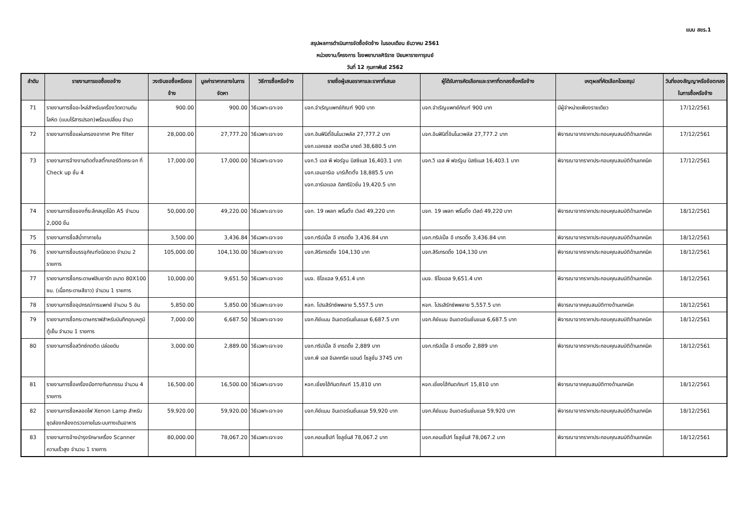แบบ สขร.1
สรุปผลการดำเนินการจัดซื้อจัดจ้าง ในรอบเดือน ธันวาคม 2561
หน่วยงาน/โครงการ โรงพยาบาลศิริราช ปิยมหาราชการุณย์
วันที่ 12 กุมภาพันธ์ 2562
| ลำดับ | รายงานการขอซื้อขอจ้าง | วงเงินขอซื้อหรือขอจ้าง | มูลค่าราคากลางในการจัดหา | วิธีการซื้อหรือจ้าง | รายชื่อผู้เสนอราคาและราคาที่เสนอ | ผู้ได้รับการคัดเลือกและราคาที่ตกลงซื้อหรือจ้าง | เหตุผลที่คัดเลือกโดยสรุป | วันที่ของสัญญาหรือข้อตกลงในการซื้อหรือจ้าง |
| --- | --- | --- | --- | --- | --- | --- | --- | --- |
| 71 | รายงานการซื้ออะไหล่สำหรับเครื่องวัดความดันโลหิต (แบบไร้สารปรอท)พร้อมเปลี่ยน จำนว | 900.00 | 900.00 | วิธีเฉพาะเจาะจง | บจก.จำเริญแพทย์ภัณฑ์ 900 บาท | บจก.จำเริญแพทย์ภัณฑ์ 900 บาท | มีผู้จำหน่ายเพียงรายเดียว | 17/12/2561 |
| 72 | รายงานการซื้อแผ่นกรองอากาศ Pre filter | 28,000.00 | 27,777.20 | วิธีเฉพาะเจาะจง | บจก.อินฟินิตี้อินโนเวพลัส 27,777.2 บาท บจก.แอคเซส เซอร์วิส มายด์ 38,680.5 บาท | บจก.อินฟินิตี้อินโนเวพลัส 27,777.2 บาท | พิจารณาจากราคาประกอบคุณสมบัติด้านเทคนิค | 17/12/2561 |
| 73 | รายงานการจ้างงานติดตั้งสติ๊กเกอร์ติดกระจก ที่ Check up ชั้น 4 | 17,000.00 | 17,000.00 | วิธีเฉพาะเจาะจง | บจก.วี เอส พี ฟอร์จูน บิสซิเนส 16,403.1 บาท บจก.เอนอาร์เอ มาร์เก็ตติ้ง 18,885.5 บาท บจก.อาร์เอแอล ดิสทริบิวชั่น 19,420.5 บาท | บจก.วี เอส พี ฟอร์จูน บิสซิเนส 16,403.1 บาท | พิจารณาจากราคาประกอบคุณสมบัติด้านเทคนิค | 17/12/2561 |
| 74 | รายงานการซื้อของที่ระลึกสมุดโน้ต A5 จำนวน 2,000 ชิ้น | 50,000.00 | 49,220.00 | วิธีเฉพาะเจาะจง | บจก. 19 เพลท พริ้นติ้ง เวิลด์ 49,220 บาท | บจก. 19 เพลท พริ้นติ้ง เวิลด์ 49,220 บาท | พิจารณาจากราคาประกอบคุณสมบัติด้านเทคนิค | 18/12/2561 |
| 75 | รายงานการซื้อสีน้ำทาภายใน | 3,500.00 | 3,436.84 | วิธีเฉพาะเจาะจง | บจก.ทริปเปิ้ล อี เทรดดิ้ง 3,436.84 บาท | บจก.ทริปเปิ้ล อี เทรดดิ้ง 3,436.84 บาท | พิจารณาจากราคาประกอบคุณสมบัติด้านเทคนิค | 18/12/2561 |
| 76 | รายงานการซื้อบรรจุภัณฑ์ชนิดขวด จำนวน 2 รายการ | 105,000.00 | 104,130.00 | วิธีเฉพาะเจาะจง | บจก.สิริเทรดดิ้ง 104,130 บาท | บจก.สิริเทรดดิ้ง 104,130 บาท | พิจารณาจากราคาประกอบคุณสมบัติด้านเทคนิค | 18/12/2561 |
| 77 | รายงานการซื้อกระดาษฟลิบชาร์ท ขนาด 80X100 ซม. (เนื้อกระดาษสีขาว) จำนวน 1 รายการ | 10,000.00 | 9,651.50 | วิธีเฉพาะเจาะจง | บมจ. ซีโอแอล 9,651.4 บาท | บมจ. ซีโอแอล 9,651.4 บาท | พิจารณาจากราคาประกอบคุณสมบัติด้านเทคนิค | 18/12/2561 |
| 78 | รายงานการซื้ออุปกรณ์การแพทย์ จำนวน 5 อัน | 5,850.00 | 5,850.00 | วิธีเฉพาะเจาะจง | หจก. โปรเสิร์ทซัพพลาย 5,557.5 บาท | หจก. โปรเสิร์ทซัพพลาย 5,557.5 บาท | พิจารณาจากคุณสมบัติทางด้านเทคนิค | 18/12/2561 |
| 79 | รายงานการซื้อกระดาษกราฟสำหรับบันทึกอุณหภูมิตู้เย็น จำนวน 1 รายการ | 7,000.00 | 6,687.50 | วิธีเฉพาะเจาะจง | บจก.คีย์แมน อินเตอร์เนชั่นแนล 6,687.5 บาท | บจก.คีย์แมน อินเตอร์เนชั่นแนล 6,687.5 บาท | พิจารณาจากราคาประกอบคุณสมบัติด้านเทคนิค | 18/12/2561 |
| 80 | รายงานการซื้อสวิทซ์กดติด ปล่อยดับ | 3,000.00 | 2,889.00 | วิธีเฉพาะเจาะจง | บจก.ทริปเปิ้ล อี เทรดดิ้ง 2,889 บาท บจก.พี เอส อิเลคทริค แอนด์ โซลูชั่น 3745 บาท | บจก.ทริปเปิ้ล อี เทรดดิ้ง 2,889 บาท | พิจารณาจากราคาประกอบคุณสมบัติด้านเทคนิค | 18/12/2561 |
| 81 | รายงานการซื้อเครื่องมือทางทันตกรรม จำนวน 4 รายการ | 16,500.00 | 16,500.00 | วิธีเฉพาะเจาะจง | หจก.เชี่ยงไฮ้ทันตภัณฑ์ 15,810 บาท | หจก.เชี่ยงไฮ้ทันตภัณฑ์ 15,810 บาท | พิจารณาจากคุณสมบัติทางด้านเทคนิค | 18/12/2561 |
| 82 | รายงานการซื้อหลอดไฟ Xenon Lamp สำหรับชุดส่องกล้องตรวจภายในระบบทางเดินอาหาร | 59,920.00 | 59,920.00 | วิธีเฉพาะเจาะจง | บจก.คีย์แมน อินเตอร์เนชั่นแนล 59,920 บาท | บจก.คีย์แมน อินเตอร์เนชั่นแนล 59,920 บาท | พิจารณาจากราคาประกอบคุณสมบัติด้านเทคนิค | 18/12/2561 |
| 83 | รายงานการจ้างบำรุงรักษาเครื่อง Scanner ความเร็วสูง จำนวน 1 รายการ | 80,000.00 | 78,067.20 | วิธีเฉพาะเจาะจง | บจก.คอนเซ็ปท์ โซลูชั่นส์ 78,067.2 บาท | บจก.คอนเซ็ปท์ โซลูชั่นส์ 78,067.2 บาท | พิจารณาจากราคาประกอบคุณสมบัติด้านเทคนิค | 18/12/2561 |